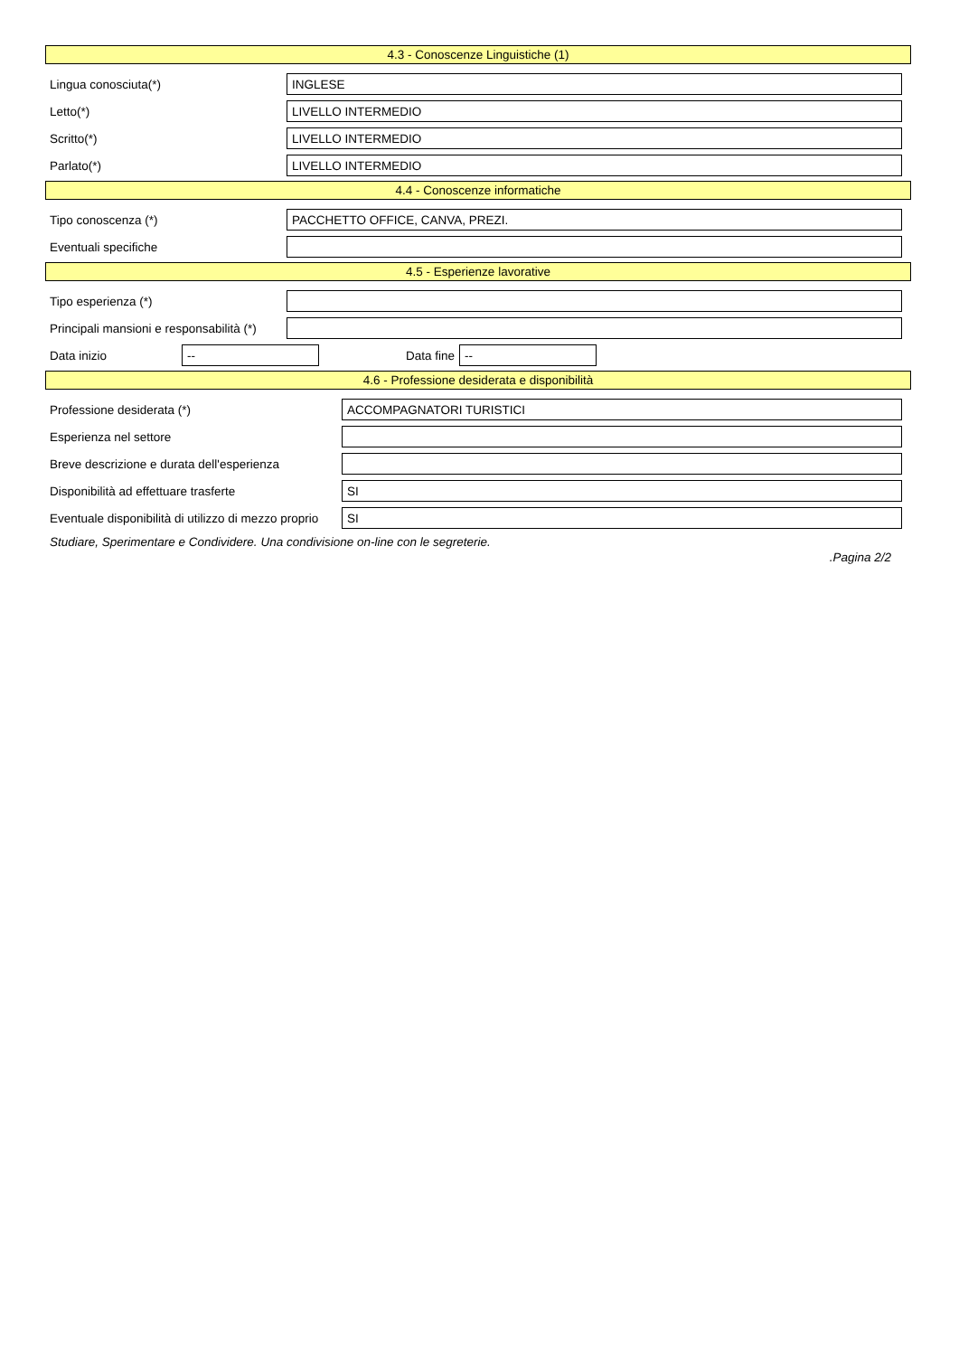4.3 - Conoscenze Linguistiche (1)
Lingua conosciuta(*)
INGLESE
Letto(*)
LIVELLO INTERMEDIO
Scritto(*)
LIVELLO INTERMEDIO
Parlato(*)
LIVELLO INTERMEDIO
4.4 - Conoscenze informatiche
Tipo conoscenza (*)
PACCHETTO OFFICE, CANVA, PREZI.
Eventuali specifiche
4.5 - Esperienze lavorative
Tipo esperienza (*)
Principali mansioni e responsabilità (*)
Data inizio
--
Data fine
--
4.6 - Professione desiderata e disponibilità
Professione desiderata (*)
ACCOMPAGNATORI TURISTICI
Esperienza nel settore
Breve descrizione e durata dell'esperienza
Disponibilità ad effettuare trasferte
SI
Eventuale disponibilità di utilizzo di mezzo proprio
SI
Studiare, Sperimentare e Condividere. Una condivisione on-line con le segreterie.
.Pagina 2/2